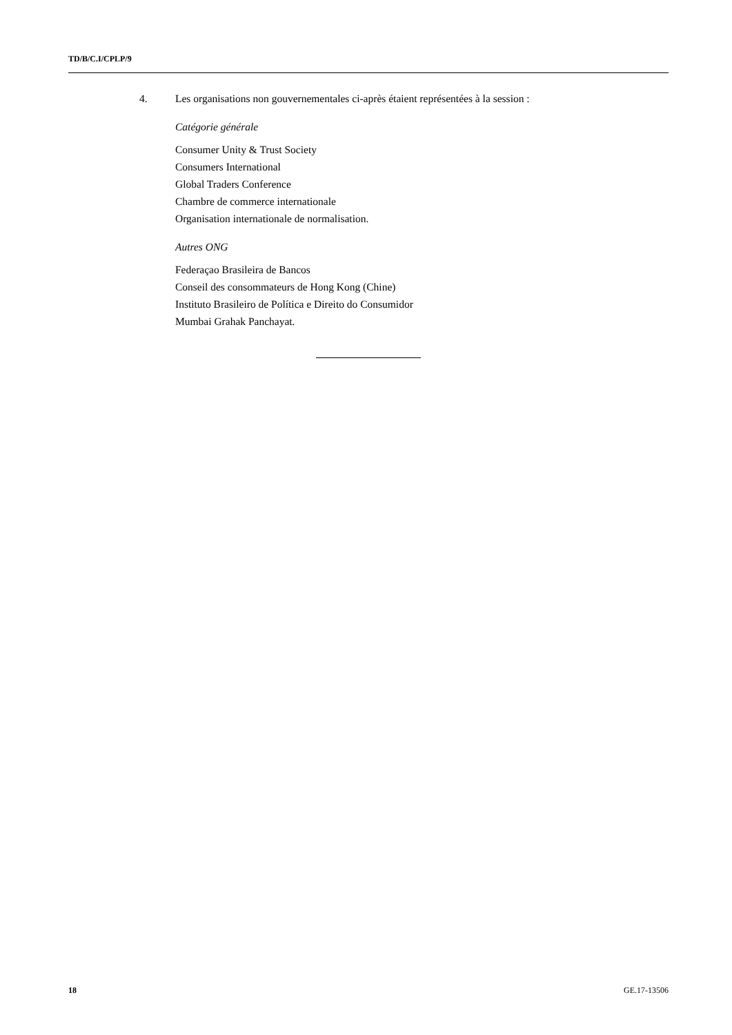TD/B/C.I/CPLP/9
4. Les organisations non gouvernementales ci-après étaient représentées à la session :
Catégorie générale
Consumer Unity & Trust Society
Consumers International
Global Traders Conference
Chambre de commerce internationale
Organisation internationale de normalisation.
Autres ONG
Federaçao Brasileira de Bancos
Conseil des consommateurs de Hong Kong (Chine)
Instituto Brasileiro de Política e Direito do Consumidor
Mumbai Grahak Panchayat.
18 GE.17-13506